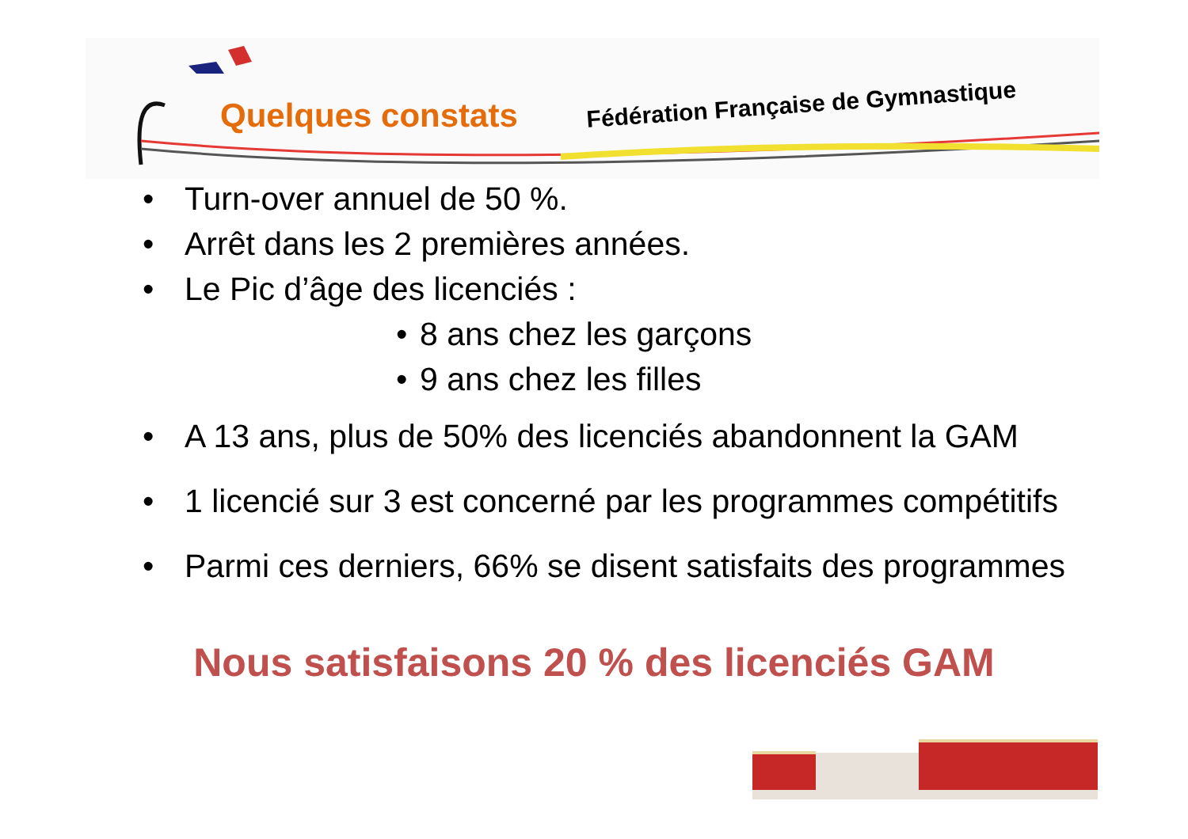Quelques constats
Fédération Française de Gymnastique
• Turn-over annuel de 50 %.
• Arrêt dans les 2 premières années.
• Le Pic d’âge des licenciés :
• 8 ans chez les garçons
• 9 ans chez les filles
• A 13 ans, plus de 50% des licenciés abandonnent la GAM
• 1 licencié sur 3 est concerné par les programmes compétitifs
• Parmi ces derniers, 66% se disent satisfaits des programmes
Nous satisfaisons 20 % des licenciés GAM